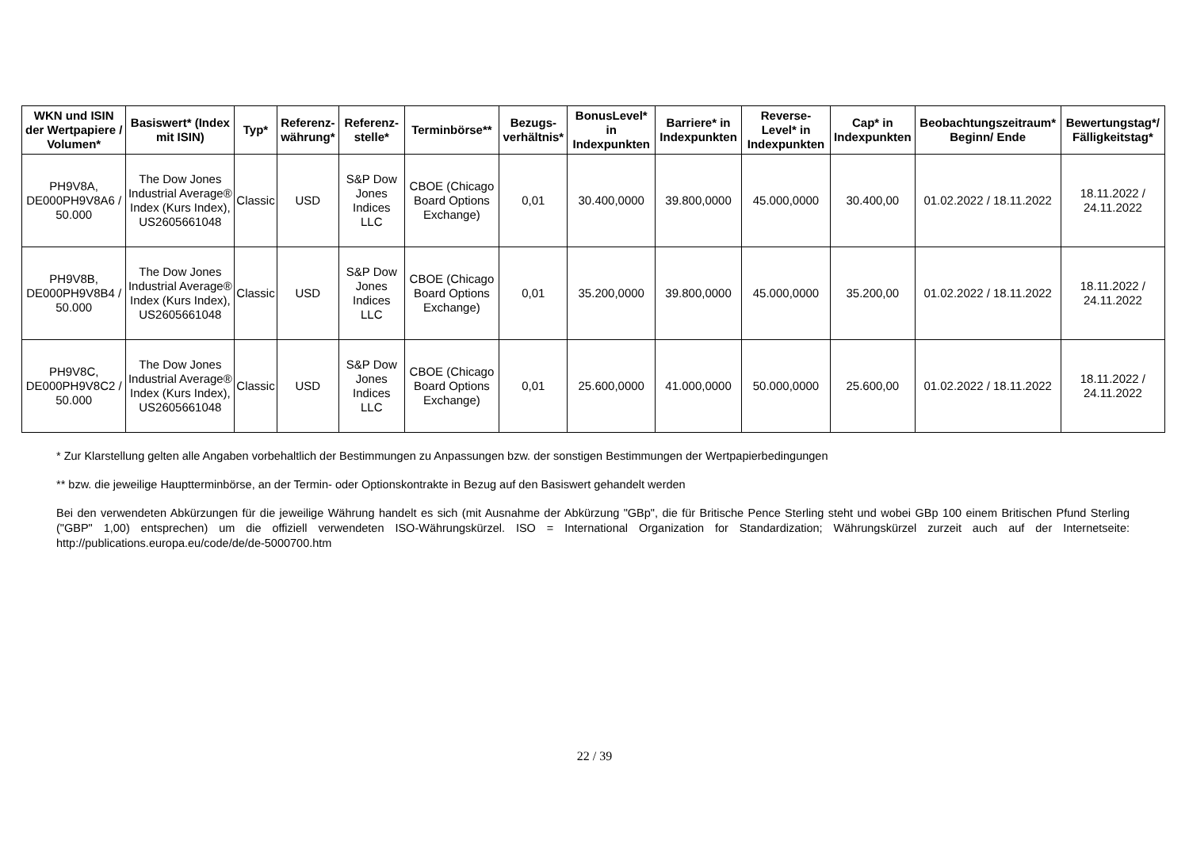| WKN und ISIN der Wertpapiere / Volumen* | Basiswert* (Index mit ISIN) | Typ* | Referenz-währung* | Referenz-stelle* | Terminbörse** | Bezugs-verhältnis* | BonusLevel* in Indexpunkten | Barriere* in Indexpunkten | Reverse-Level* in Indexpunkten | Cap* in Indexpunkten | Beobachtungszeitraum* Beginn/ Ende | Bewertungstag*/ Fälligkeitstag* |
| --- | --- | --- | --- | --- | --- | --- | --- | --- | --- | --- | --- | --- |
| PH9V8A, DE000PH9V8A6 / 50.000 | The Dow Jones Industrial Average® Index (Kurs Index), US2605661048 | Classic | USD | S&P Dow Jones Indices LLC | CBOE (Chicago Board Options Exchange) | 0,01 | 30.400,0000 | 39.800,0000 | 45.000,0000 | 30.400,00 | 01.02.2022 / 18.11.2022 | 18.11.2022 / 24.11.2022 |
| PH9V8B, DE000PH9V8B4 / 50.000 | The Dow Jones Industrial Average® Index (Kurs Index), US2605661048 | Classic | USD | S&P Dow Jones Indices LLC | CBOE (Chicago Board Options Exchange) | 0,01 | 35.200,0000 | 39.800,0000 | 45.000,0000 | 35.200,00 | 01.02.2022 / 18.11.2022 | 18.11.2022 / 24.11.2022 |
| PH9V8C, DE000PH9V8C2 / 50.000 | The Dow Jones Industrial Average® Index (Kurs Index), US2605661048 | Classic | USD | S&P Dow Jones Indices LLC | CBOE (Chicago Board Options Exchange) | 0,01 | 25.600,0000 | 41.000,0000 | 50.000,0000 | 25.600,00 | 01.02.2022 / 18.11.2022 | 18.11.2022 / 24.11.2022 |
* Zur Klarstellung gelten alle Angaben vorbehaltlich der Bestimmungen zu Anpassungen bzw. der sonstigen Bestimmungen der Wertpapierbedingungen
** bzw. die jeweilige Hauptterminbörse, an der Termin- oder Optionskontrakte in Bezug auf den Basiswert gehandelt werden
Bei den verwendeten Abkürzungen für die jeweilige Währung handelt es sich (mit Ausnahme der Abkürzung "GBp", die für Britische Pence Sterling steht und wobei GBp 100 einem Britischen Pfund Sterling ("GBP" 1,00) entsprechen) um die offiziell verwendeten ISO-Währungskürzel. ISO = International Organization for Standardization; Währungskürzel zurzeit auch auf der Internetseite: http://publications.europa.eu/code/de/de-5000700.htm
22 / 39